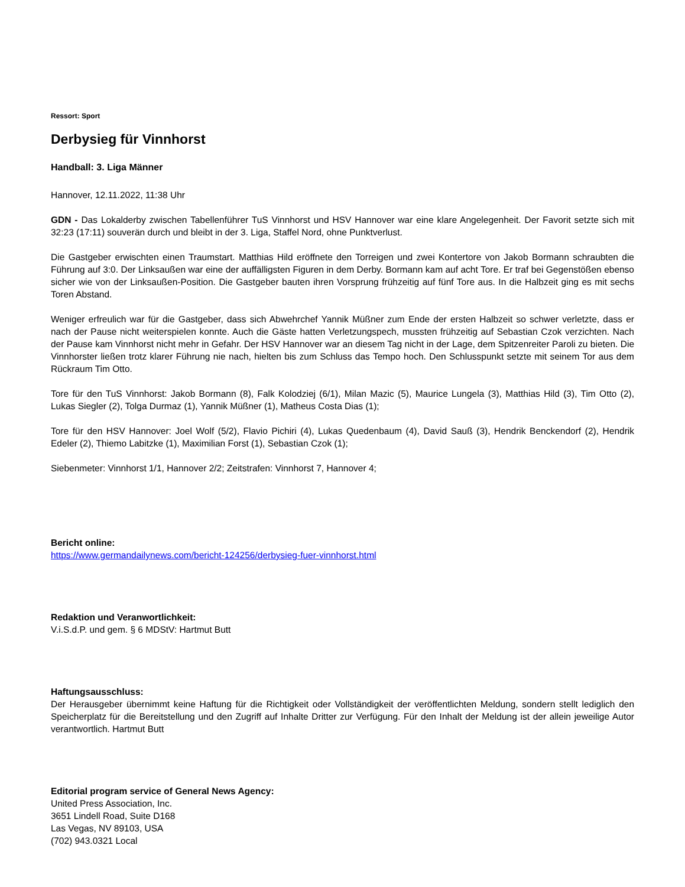Ressort: Sport
Derbysieg für Vinnhorst
Handball: 3. Liga Männer
Hannover, 12.11.2022, 11:38 Uhr
GDN - Das Lokalderby zwischen Tabellenführer TuS Vinnhorst und HSV Hannover war eine klare Angelegenheit. Der Favorit setzte sich mit 32:23 (17:11) souverän durch und bleibt in der 3. Liga, Staffel Nord, ohne Punktverlust.
Die Gastgeber erwischten einen Traumstart. Matthias Hild eröffnete den Torreigen und zwei Kontertore von Jakob Bormann schraubten die Führung auf 3:0. Der Linksaußen war eine der auffälligsten Figuren in dem Derby. Bormann kam auf acht Tore. Er traf bei Gegenstößen ebenso sicher wie von der Linksaußen-Position. Die Gastgeber bauten ihren Vorsprung frühzeitig auf fünf Tore aus. In die Halbzeit ging es mit sechs Toren Abstand.
Weniger erfreulich war für die Gastgeber, dass sich Abwehrchef Yannik Müßner zum Ende der ersten Halbzeit so schwer verletzte, dass er nach der Pause nicht weiterspielen konnte. Auch die Gäste hatten Verletzungspech, mussten frühzeitig auf Sebastian Czok verzichten. Nach der Pause kam Vinnhorst nicht mehr in Gefahr. Der HSV Hannover war an diesem Tag nicht in der Lage, dem Spitzenreiter Paroli zu bieten. Die Vinnhorster ließen trotz klarer Führung nie nach, hielten bis zum Schluss das Tempo hoch. Den Schlusspunkt setzte mit seinem Tor aus dem Rückraum Tim Otto.
Tore für den TuS Vinnhorst: Jakob Bormann (8), Falk Kolodziej (6/1), Milan Mazic (5), Maurice Lungela (3), Matthias Hild (3), Tim Otto (2), Lukas Siegler (2), Tolga Durmaz (1), Yannik Müßner (1), Matheus Costa Dias (1);
Tore für den HSV Hannover: Joel Wolf (5/2), Flavio Pichiri (4), Lukas Quedenbaum (4), David Sauß (3), Hendrik Benckendorf (2), Hendrik Edeler (2), Thiemo Labitzke (1), Maximilian Forst (1), Sebastian Czok (1);
Siebenmeter: Vinnhorst 1/1, Hannover 2/2; Zeitstrafen: Vinnhorst 7, Hannover 4;
Bericht online:
https://www.germandailynews.com/bericht-124256/derbysieg-fuer-vinnhorst.html
Redaktion und Veranwortlichkeit:
V.i.S.d.P. und gem. § 6 MDStV: Hartmut Butt
Haftungsausschluss:
Der Herausgeber übernimmt keine Haftung für die Richtigkeit oder Vollständigkeit der veröffentlichten Meldung, sondern stellt lediglich den Speicherplatz für die Bereitstellung und den Zugriff auf Inhalte Dritter zur Verfügung. Für den Inhalt der Meldung ist der allein jeweilige Autor verantwortlich. Hartmut Butt
Editorial program service of General News Agency:
United Press Association, Inc.
3651 Lindell Road, Suite D168
Las Vegas, NV 89103, USA
(702) 943.0321 Local